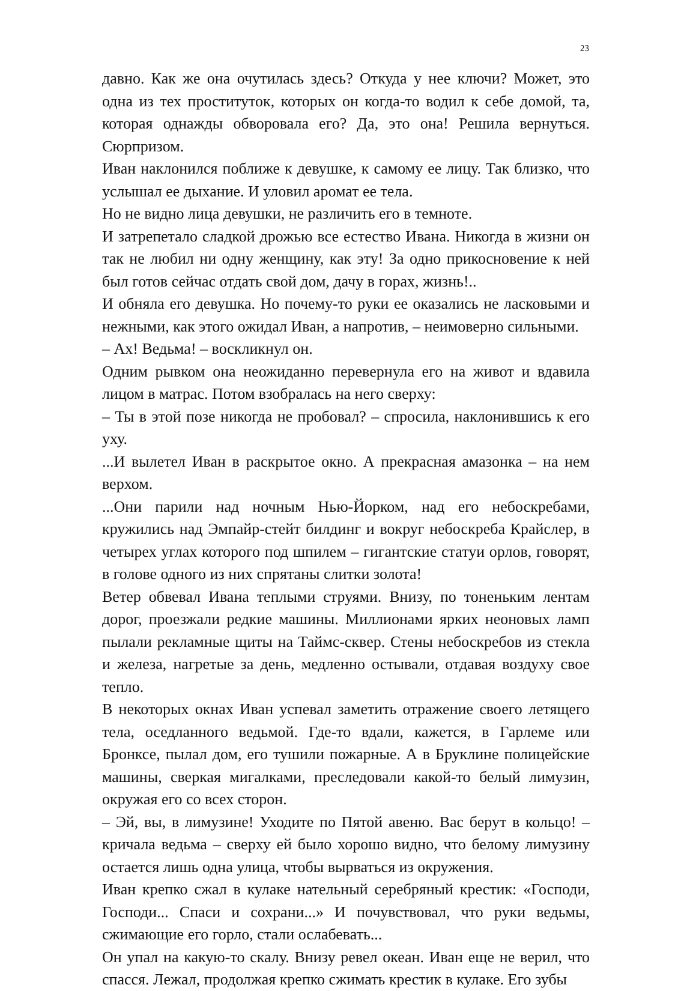23
давно. Как же она очутилась здесь? Откуда у нее ключи? Может, это одна из тех проституток, которых он когда-то водил к себе домой, та, которая однажды обворовала его? Да, это она! Решила вернуться. Сюрпризом.
Иван наклонился поближе к девушке, к самому ее лицу. Так близко, что услышал ее дыхание. И уловил аромат ее тела.
Но не видно лица девушки, не различить его в темноте.
И затрепетало сладкой дрожью все естество Ивана. Никогда в жизни он так не любил ни одну женщину, как эту! За одно прикосновение к ней был готов сейчас отдать свой дом, дачу в горах, жизнь!..
И обняла его девушка. Но почему-то руки ее оказались не ласковыми и нежными, как этого ожидал Иван, а напротив, – неимоверно сильными.
– Ах! Ведьма! – воскликнул он.
Одним рывком она неожиданно перевернула его на живот и вдавила лицом в матрас. Потом взобралась на него сверху:
– Ты в этой позе никогда не пробовал? – спросила, наклонившись к его уху.
...И вылетел Иван в раскрытое окно. А прекрасная амазонка – на нем верхом.
...Они парили над ночным Нью-Йорком, над его небоскребами, кружились над Эмпайр-стейт билдинг и вокруг небоскреба Крайслер, в четырех углах которого под шпилем – гигантские статуи орлов, говорят, в голове одного из них спрятаны слитки золота!
Ветер обвевал Ивана теплыми струями. Внизу, по тоненьким лентам дорог, проезжали редкие машины. Миллионами ярких неоновых ламп пылали рекламные щиты на Таймс-сквер. Стены небоскребов из стекла и железа, нагретые за день, медленно остывали, отдавая воздуху свое тепло.
В некоторых окнах Иван успевал заметить отражение своего летящего тела, оседланного ведьмой. Где-то вдали, кажется, в Гарлеме или Бронксе, пылал дом, его тушили пожарные. А в Бруклине полицейские машины, сверкая мигалками, преследовали какой-то белый лимузин, окружая его со всех сторон.
– Эй, вы, в лимузине! Уходите по Пятой авеню. Вас берут в кольцо! – кричала ведьма – сверху ей было хорошо видно, что белому лимузину остается лишь одна улица, чтобы вырваться из окружения.
Иван крепко сжал в кулаке нательный серебряный крестик: «Господи, Господи... Спаси и сохрани...» И почувствовал, что руки ведьмы, сжимающие его горло, стали ослабевать...
Он упал на какую-то скалу. Внизу ревел океан. Иван еще не верил, что спасся. Лежал, продолжая крепко сжимать крестик в кулаке. Его зубы